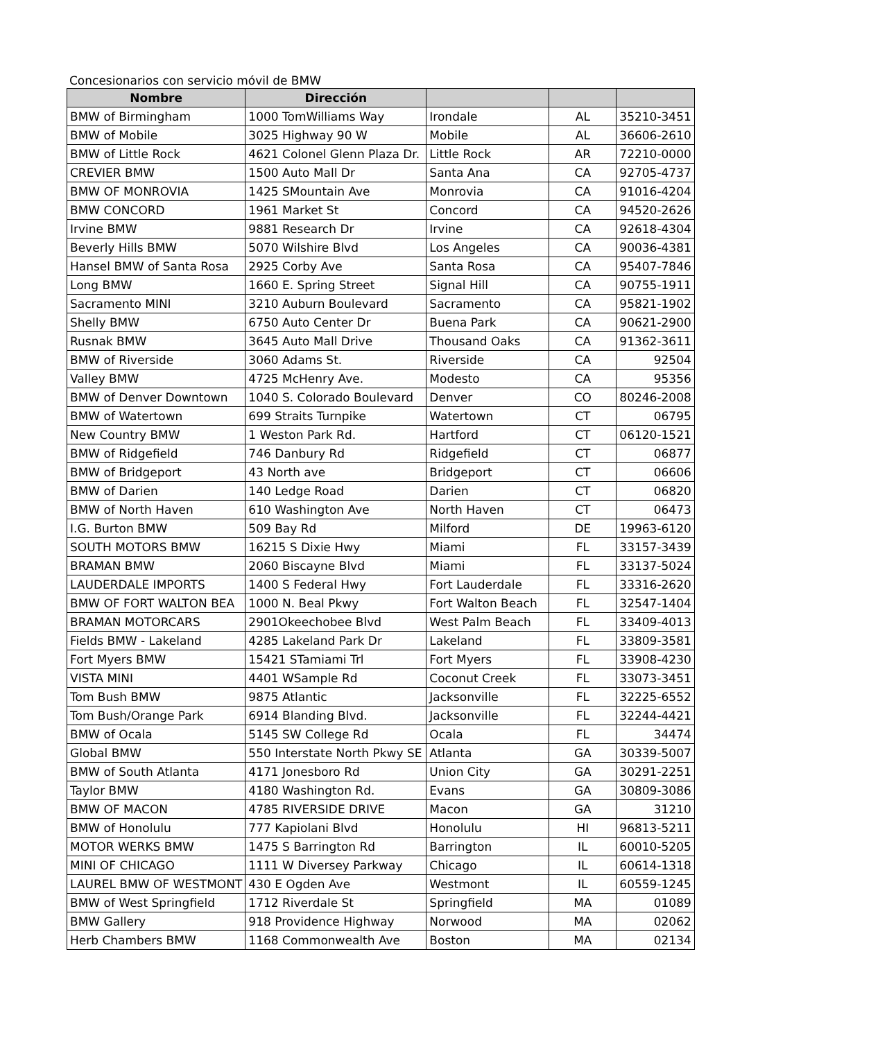Concesionarios con servicio móvil de BMW
| Nombre | Dirección | | | |
| --- | --- | --- | --- | --- |
| BMW of Birmingham | 1000 TomWilliams Way | Irondale | AL | 35210-3451 |
| BMW of Mobile | 3025 Highway 90 W | Mobile | AL | 36606-2610 |
| BMW of Little Rock | 4621 Colonel Glenn Plaza Dr. | Little Rock | AR | 72210-0000 |
| CREVIER BMW | 1500 Auto Mall Dr | Santa Ana | CA | 92705-4737 |
| BMW OF MONROVIA | 1425 SMountain Ave | Monrovia | CA | 91016-4204 |
| BMW CONCORD | 1961 Market St | Concord | CA | 94520-2626 |
| Irvine BMW | 9881 Research Dr | Irvine | CA | 92618-4304 |
| Beverly Hills BMW | 5070 Wilshire Blvd | Los Angeles | CA | 90036-4381 |
| Hansel BMW of Santa Rosa | 2925 Corby Ave | Santa Rosa | CA | 95407-7846 |
| Long BMW | 1660 E. Spring Street | Signal Hill | CA | 90755-1911 |
| Sacramento MINI | 3210 Auburn Boulevard | Sacramento | CA | 95821-1902 |
| Shelly BMW | 6750 Auto Center Dr | Buena Park | CA | 90621-2900 |
| Rusnak BMW | 3645 Auto Mall Drive | Thousand Oaks | CA | 91362-3611 |
| BMW of Riverside | 3060 Adams St. | Riverside | CA | 92504 |
| Valley BMW | 4725 McHenry Ave. | Modesto | CA | 95356 |
| BMW of Denver Downtown | 1040 S. Colorado Boulevard | Denver | CO | 80246-2008 |
| BMW of Watertown | 699 Straits Turnpike | Watertown | CT | 06795 |
| New Country BMW | 1 Weston Park Rd. | Hartford | CT | 06120-1521 |
| BMW of Ridgefield | 746 Danbury Rd | Ridgefield | CT | 06877 |
| BMW of Bridgeport | 43 North ave | Bridgeport | CT | 06606 |
| BMW of Darien | 140 Ledge Road | Darien | CT | 06820 |
| BMW of North Haven | 610 Washington Ave | North Haven | CT | 06473 |
| I.G. Burton BMW | 509 Bay Rd | Milford | DE | 19963-6120 |
| SOUTH MOTORS BMW | 16215 S Dixie Hwy | Miami | FL | 33157-3439 |
| BRAMAN BMW | 2060 Biscayne Blvd | Miami | FL | 33137-5024 |
| LAUDERDALE IMPORTS | 1400 S Federal Hwy | Fort Lauderdale | FL | 33316-2620 |
| BMW OF FORT WALTON BEA | 1000 N. Beal Pkwy | Fort Walton Beach | FL | 32547-1404 |
| BRAMAN MOTORCARS | 2901Okeechobee Blvd | West Palm Beach | FL | 33409-4013 |
| Fields BMW - Lakeland | 4285 Lakeland Park Dr | Lakeland | FL | 33809-3581 |
| Fort Myers BMW | 15421 STamiami Trl | Fort Myers | FL | 33908-4230 |
| VISTA MINI | 4401 WSample Rd | Coconut Creek | FL | 33073-3451 |
| Tom Bush BMW | 9875 Atlantic | Jacksonville | FL | 32225-6552 |
| Tom Bush/Orange Park | 6914 Blanding Blvd. | Jacksonville | FL | 32244-4421 |
| BMW of Ocala | 5145 SW College Rd | Ocala | FL | 34474 |
| Global BMW | 550 Interstate North Pkwy SE | Atlanta | GA | 30339-5007 |
| BMW of South Atlanta | 4171 Jonesboro Rd | Union City | GA | 30291-2251 |
| Taylor BMW | 4180 Washington Rd. | Evans | GA | 30809-3086 |
| BMW OF MACON | 4785 RIVERSIDE DRIVE | Macon | GA | 31210 |
| BMW of Honolulu | 777 Kapiolani Blvd | Honolulu | HI | 96813-5211 |
| MOTOR WERKS BMW | 1475 S Barrington Rd | Barrington | IL | 60010-5205 |
| MINI OF CHICAGO | 1111 W Diversey Parkway | Chicago | IL | 60614-1318 |
| LAUREL BMW OF WESTMONT | 430 E Ogden Ave | Westmont | IL | 60559-1245 |
| BMW of West Springfield | 1712 Riverdale St | Springfield | MA | 01089 |
| BMW Gallery | 918 Providence Highway | Norwood | MA | 02062 |
| Herb Chambers BMW | 1168 Commonwealth Ave | Boston | MA | 02134 |